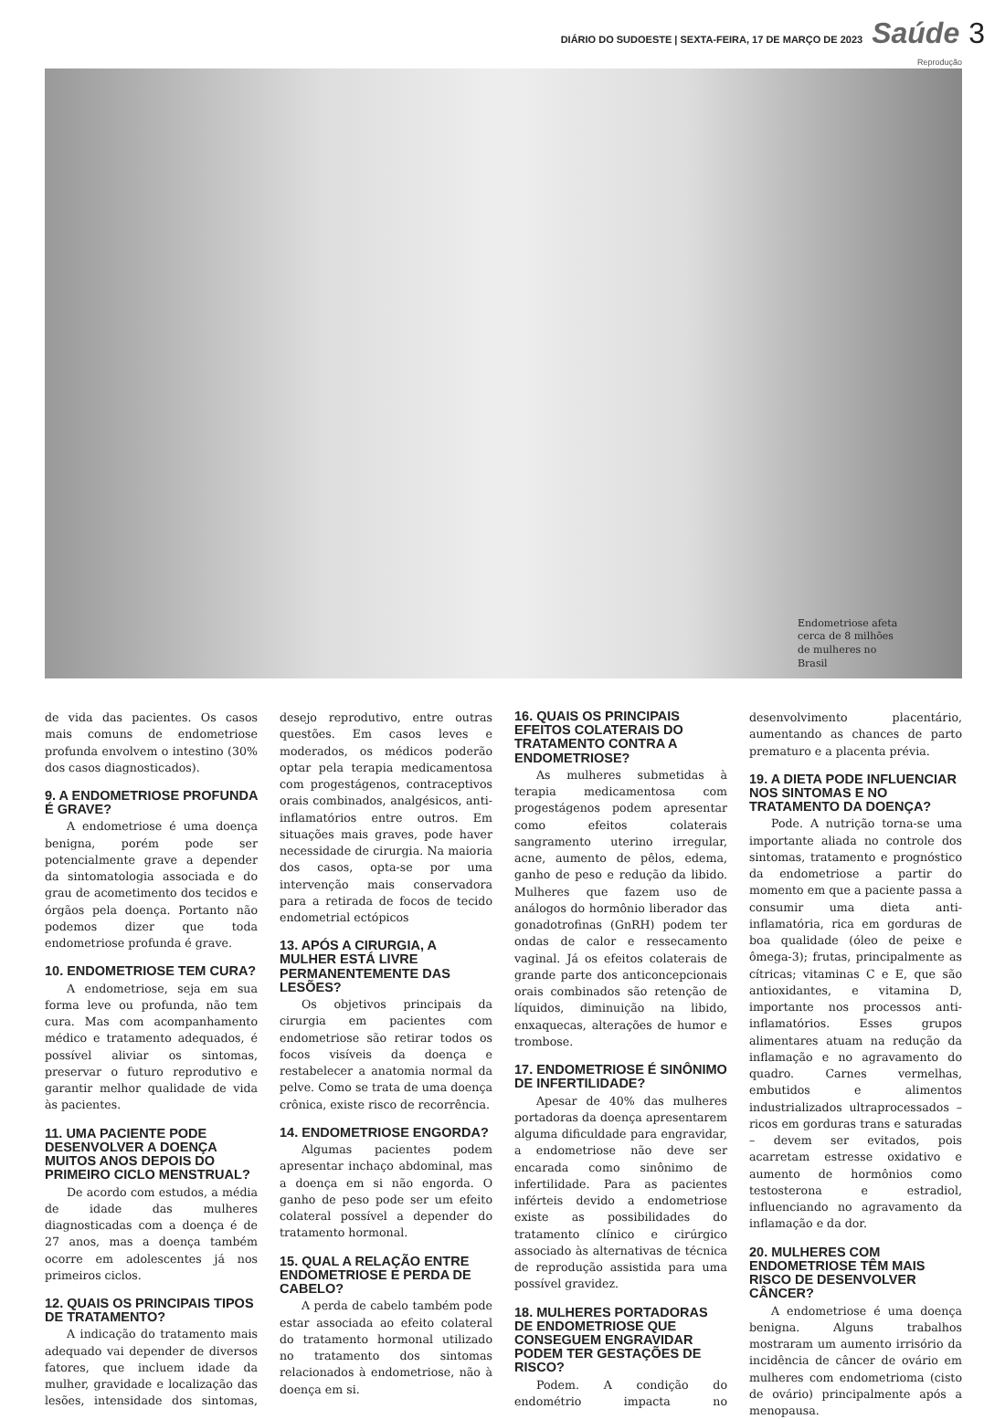DIÁRIO DO SUDOESTE | SEXTA-FEIRA, 17 DE MARÇO DE 2023 Saúde 3
Reprodução
Endometriose afeta cerca de 8 milhões de mulheres no Brasil
de vida das pacientes. Os casos mais comuns de endometriose profunda envolvem o intestino (30% dos casos diagnosticados).
9. A ENDOMETRIOSE PROFUNDA É GRAVE?
A endometriose é uma doença benigna, porém pode ser potencialmente grave a depender da sintomatologia associada e do grau de acometimento dos tecidos e órgãos pela doença. Portanto não podemos dizer que toda endometriose profunda é grave.
10. ENDOMETRIOSE TEM CURA?
A endometriose, seja em sua forma leve ou profunda, não tem cura. Mas com acompanhamento médico e tratamento adequados, é possível aliviar os sintomas, preservar o futuro reprodutivo e garantir melhor qualidade de vida às pacientes.
11. UMA PACIENTE PODE DESENVOLVER A DOENÇA MUITOS ANOS DEPOIS DO PRIMEIRO CICLO MENSTRUAL?
De acordo com estudos, a média de idade das mulheres diagnosticadas com a doença é de 27 anos, mas a doença também ocorre em adolescentes já nos primeiros ciclos.
12. QUAIS OS PRINCIPAIS TIPOS DE TRATAMENTO?
A indicação do tratamento mais adequado vai depender de diversos fatores, que incluem idade da mulher, gravidade e localização das lesões, intensidade dos sintomas, desejo reprodutivo, entre outras questões. Em casos leves e moderados, os médicos poderão optar pela terapia medicamentosa com progestágenos, contraceptivos orais combinados, analgésicos, anti-inflamatórios entre outros. Em situações mais graves, pode haver necessidade de cirurgia. Na maioria dos casos, opta-se por uma intervenção mais conservadora para a retirada de focos de tecido endometrial ectópicos
13. APÓS A CIRURGIA, A MULHER ESTÁ LIVRE PERMANENTEMENTE DAS LESÕES?
Os objetivos principais da cirurgia em pacientes com endometriose são retirar todos os focos visíveis da doença e restabelecer a anatomia normal da pelve. Como se trata de uma doença crônica, existe risco de recorrência.
14. ENDOMETRIOSE ENGORDA?
Algumas pacientes podem apresentar inchaço abdominal, mas a doença em si não engorda. O ganho de peso pode ser um efeito colateral possível a depender do tratamento hormonal.
15. QUAL A RELAÇÃO ENTRE ENDOMETRIOSE E PERDA DE CABELO?
A perda de cabelo também pode estar associada ao efeito colateral do tratamento hormonal utilizado no tratamento dos sintomas relacionados à endometriose, não à doença em si.
16. QUAIS OS PRINCIPAIS EFEITOS COLATERAIS DO TRATAMENTO CONTRA A ENDOMETRIOSE?
As mulheres submetidas à terapia medicamentosa com progestágenos podem apresentar como efeitos colaterais sangramento uterino irregular, acne, aumento de pêlos, edema, ganho de peso e redução da libido. Mulheres que fazem uso de análogos do hormônio liberador das gonadotrofinas (GnRH) podem ter ondas de calor e ressecamento vaginal. Já os efeitos colaterais de grande parte dos anticoncepcionais orais combinados são retenção de líquidos, diminuição na libido, enxaquecas, alterações de humor e trombose.
17. ENDOMETRIOSE É SINÔNIMO DE INFERTILIDADE?
Apesar de 40% das mulheres portadoras da doença apresentarem alguma dificuldade para engravidar, a endometriose não deve ser encarada como sinônimo de infertilidade. Para as pacientes inférteis devido a endometriose existe as possibilidades do tratamento clínico e cirúrgico associado às alternativas de técnica de reprodução assistida para uma possível gravidez.
18. MULHERES PORTADORAS DE ENDOMETRIOSE QUE CONSEGUEM ENGRAVIDAR PODEM TER GESTAÇÕES DE RISCO?
Podem. A condição do endométrio impacta no desenvolvimento placentário, aumentando as chances de parto prematuro e a placenta prévia.
19. A DIETA PODE INFLUENCIAR NOS SINTOMAS E NO TRATAMENTO DA DOENÇA?
Pode. A nutrição torna-se uma importante aliada no controle dos sintomas, tratamento e prognóstico da endometriose a partir do momento em que a paciente passa a consumir uma dieta anti-inflamatória, rica em gorduras de boa qualidade (óleo de peixe e ômega-3); frutas, principalmente as cítricas; vitaminas C e E, que são antioxidantes, e vitamina D, importante nos processos anti-inflamatórios. Esses grupos alimentares atuam na redução da inflamação e no agravamento do quadro. Carnes vermelhas, embutidos e alimentos industrializados ultraprocessados – ricos em gorduras trans e saturadas – devem ser evitados, pois acarretam estresse oxidativo e aumento de hormônios como testosterona e estradiol, influenciando no agravamento da inflamação e da dor.
20. MULHERES COM ENDOMETRIOSE TÊM MAIS RISCO DE DESENVOLVER CÂNCER?
A endometriose é uma doença benigna. Alguns trabalhos mostraram um aumento irrisório da incidência de câncer de ovário em mulheres com endometrioma (cisto de ovário) principalmente após a menopausa.